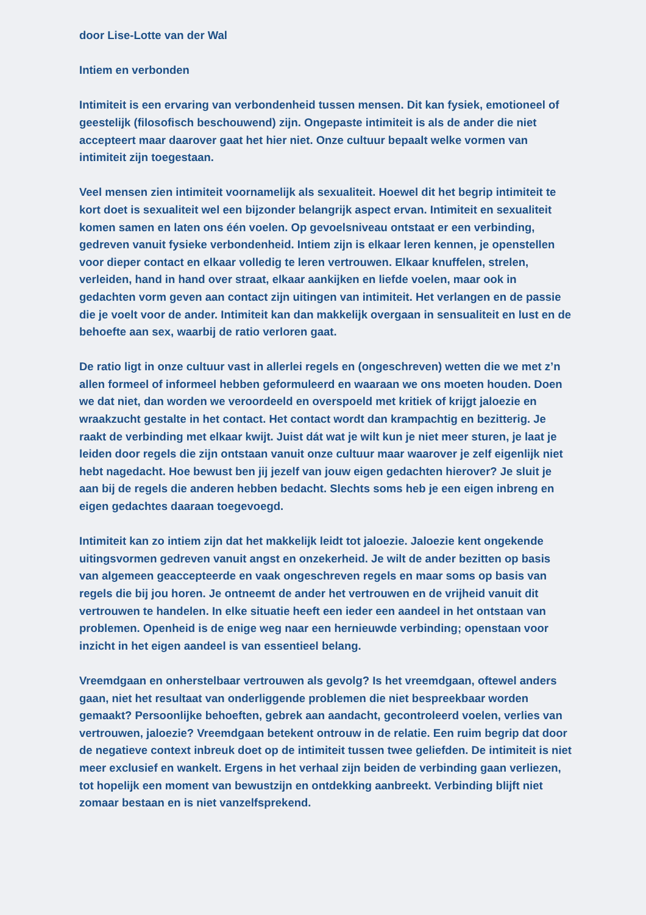door Lise-Lotte van der Wal
Intiem en verbonden
Intimiteit is een ervaring van verbondenheid tussen mensen. Dit kan fysiek, emotioneel of geestelijk (filosofisch beschouwend) zijn. Ongepaste intimiteit is als de ander die niet accepteert maar daarover gaat het hier niet. Onze cultuur bepaalt welke vormen van intimiteit zijn toegestaan.
Veel mensen zien intimiteit voornamelijk als sexualiteit. Hoewel dit het begrip intimiteit te kort doet is sexualiteit wel een bijzonder belangrijk aspect ervan. Intimiteit en sexualiteit komen samen en laten ons één voelen. Op gevoelsniveau ontstaat er een verbinding, gedreven vanuit fysieke verbondenheid. Intiem zijn is elkaar leren kennen, je openstellen voor dieper contact en elkaar volledig te leren vertrouwen. Elkaar knuffelen, strelen, verleiden, hand in hand over straat, elkaar aankijken en liefde voelen, maar ook in gedachten vorm geven aan contact zijn uitingen van intimiteit. Het verlangen en de passie die je voelt voor de ander. Intimiteit kan dan makkelijk overgaan in sensualiteit en lust en de behoefte aan sex, waarbij de ratio verloren gaat.
De ratio ligt in onze cultuur vast in allerlei regels en (ongeschreven) wetten die we met z’n allen formeel of informeel hebben geformuleerd en waaraan we ons moeten houden. Doen we dat niet, dan worden we veroordeeld en overspoeld met kritiek of krijgt jaloezie en wraakzucht gestalte in het contact. Het contact wordt dan krampachtig en bezitterig. Je raakt de verbinding met elkaar kwijt. Juist dát wat je wilt kun je niet meer sturen, je laat je leiden door regels die zijn ontstaan vanuit onze cultuur maar waarover je zelf eigenlijk niet hebt nagedacht. Hoe bewust ben jij jezelf van jouw eigen gedachten hierover? Je sluit je aan bij de regels die anderen hebben bedacht. Slechts soms heb je een eigen inbreng en eigen gedachtes daaraan toegevoegd.
Intimiteit kan zo intiem zijn dat het makkelijk leidt tot jaloezie. Jaloezie kent ongekende uitingsvormen gedreven vanuit angst en onzekerheid. Je wilt de ander bezitten op basis van algemeen geaccepteerde en vaak ongeschreven regels en maar soms op basis van regels die bij jou horen. Je ontneemt de ander het vertrouwen en de vrijheid vanuit dit vertrouwen te handelen. In elke situatie heeft een ieder een aandeel in het ontstaan van problemen. Openheid is de enige weg naar een hernieuwde verbinding; openstaan voor inzicht in het eigen aandeel is van essentieel belang.
Vreemdgaan en onherstelbaar vertrouwen als gevolg? Is het vreemdgaan, oftewel anders gaan, niet het resultaat van onderliggende problemen die niet bespreekbaar worden gemaakt? Persoonlijke behoeften, gebrek aan aandacht, gecontroleerd voelen, verlies van vertrouwen, jaloezie? Vreemdgaan betekent ontrouw in de relatie. Een ruim begrip dat door de negatieve context inbreuk doet op de intimiteit tussen twee geliefden. De intimiteit is niet meer exclusief en wankelt. Ergens in het verhaal zijn beiden de verbinding gaan verliezen, tot hopelijk een moment van bewustzijn en ontdekking aanbreekt. Verbinding blijft niet zomaar bestaan en is niet vanzelfsprekend.